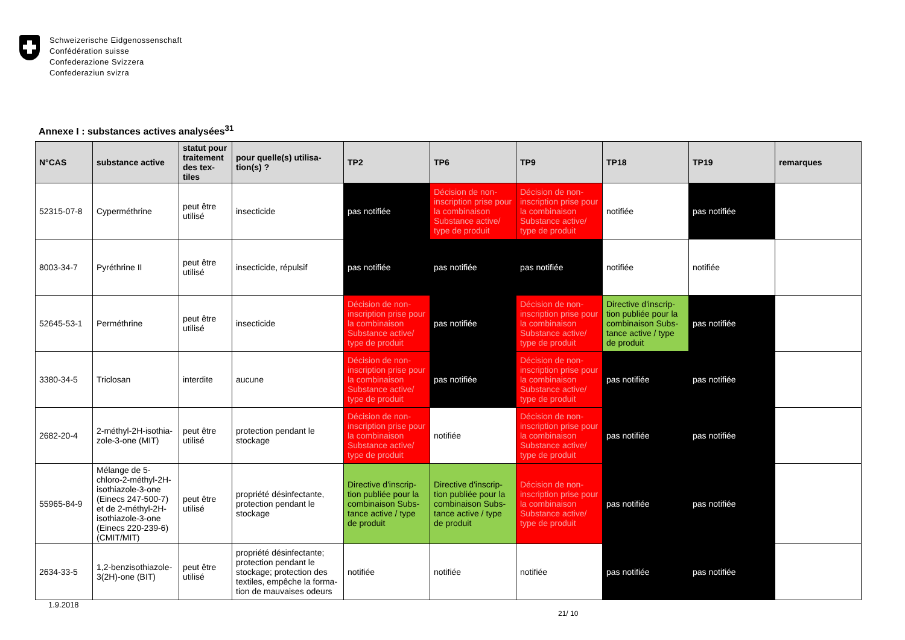Schweizerische Eidgenossenschaft
Confédération suisse
Confederazione Svizzera
Confederaziun svizra
Annexe I : substances actives analysées<sup>31</sup>
| N°CAS | substance active | statut pour traitement des tex-tiles | pour quelle(s) utilisa-tion(s) ? | TP2 | TP6 | TP9 | TP18 | TP19 | remarques |
| --- | --- | --- | --- | --- | --- | --- | --- | --- | --- |
| 52315-07-8 | Cyperméthrine | peut être utilisé | insecticide | pas notifiée | Décision de non-inscription prise pour la combinaison Substance active/ type de produit | Décision de non-inscription prise pour la combinaison Substance active/ type de produit | notifiée | pas notifiée | |
| 8003-34-7 | Pyréthrine II | peut être utilisé | insecticide, répulsif | pas notifiée | pas notifiée | pas notifiée | notifiée | notifiée | |
| 52645-53-1 | Perméthrine | peut être utilisé | insecticide | Décision de non-inscription prise pour la combinaison Substance active/ type de produit | pas notifiée | Décision de non-inscription prise pour la combinaison Substance active/ type de produit | Directive d'inscrip-tion publiée pour la combinaison Subs-tance active / type de produit | pas notifiée | |
| 3380-34-5 | Triclosan | interdite | aucune | Décision de non-inscription prise pour la combinaison Substance active/ type de produit | pas notifiée | Décision de non-inscription prise pour la combinaison Substance active/ type de produit | pas notifiée | pas notifiée | |
| 2682-20-4 | 2-méthyl-2H-isothia-zole-3-one (MIT) | peut être utilisé | protection pendant le stockage | Décision de non-inscription prise pour la combinaison Substance active/ type de produit | notifiée | Décision de non-inscription prise pour la combinaison Substance active/ type de produit | pas notifiée | pas notifiée | |
| 55965-84-9 | Mélange de 5-chloro-2-méthyl-2H-isothiazole-3-one (Einecs 247-500-7) et de 2-méthyl-2H-isothiazole-3-one (Einecs 220-239-6) (CMIT/MIT) | peut être utilisé | propriété désinfectante, protection pendant le stockage | Directive d'inscrip-tion publiée pour la combinaison Subs-tance active / type de produit | Directive d'inscrip-tion publiée pour la combinaison Subs-tance active / type de produit | Décision de non-inscription prise pour la combinaison Substance active/ type de produit | pas notifiée | pas notifiée | |
| 2634-33-5 | 1,2-benzisothiazole-3(2H)-one (BIT) | peut être utilisé | propriété désinfectante; protection pendant le stockage; protection des textiles, empêche la forma-tion de mauvaises odeurs | notifiée | notifiée | notifiée | pas notifiée | pas notifiée | |
1.9.2018
21/ 10